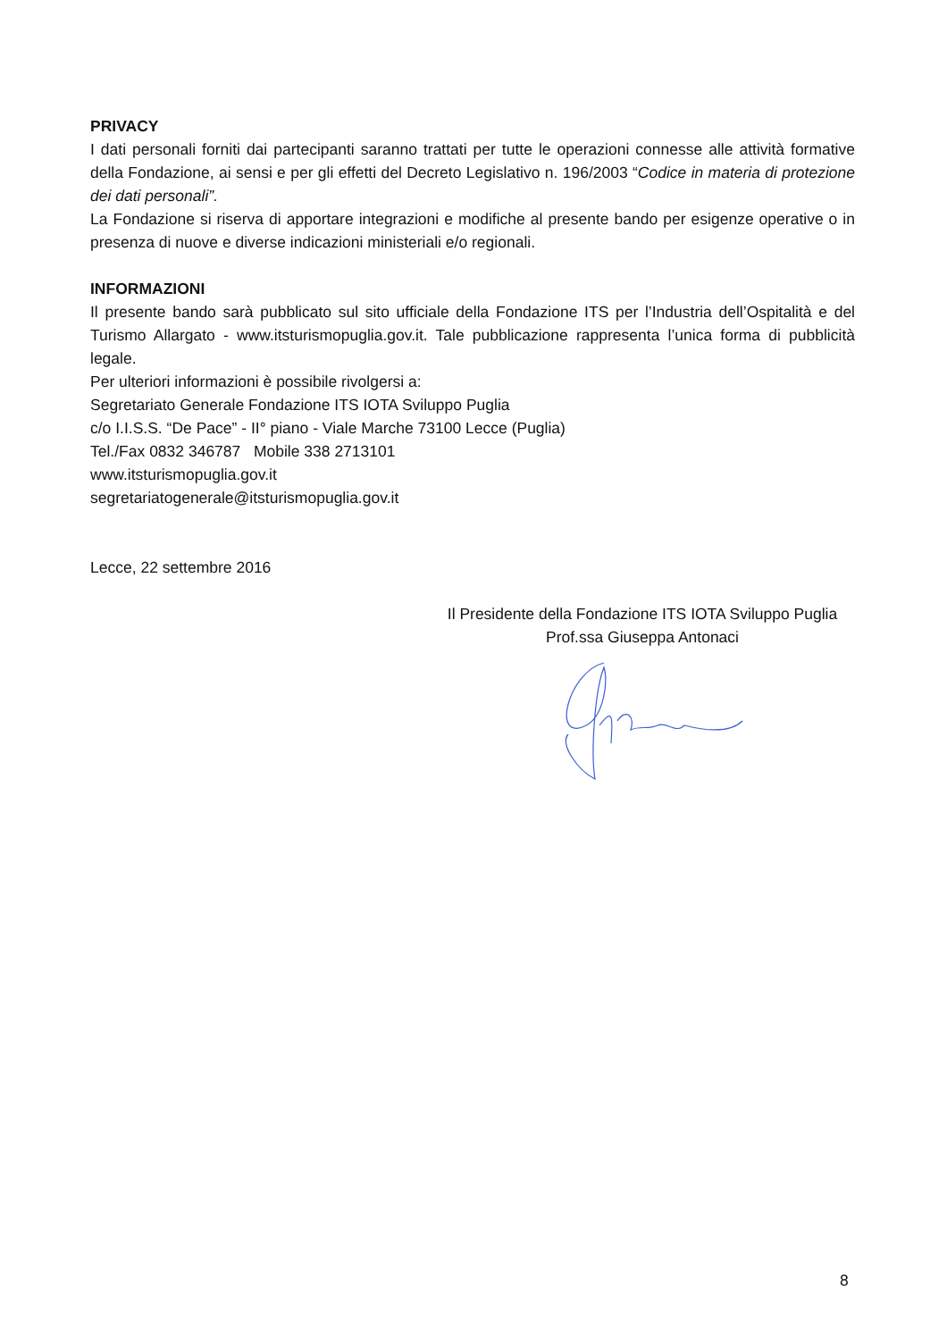PRIVACY
I dati personali forniti dai partecipanti saranno trattati per tutte le operazioni connesse alle attività formative della Fondazione, ai sensi e per gli effetti del Decreto Legislativo n. 196/2003 “Codice in materia di protezione dei dati personali”.
La Fondazione si riserva di apportare integrazioni e modifiche al presente bando per esigenze operative o in presenza di nuove e diverse indicazioni ministeriali e/o regionali.
INFORMAZIONI
Il presente bando sarà pubblicato sul sito ufficiale della Fondazione ITS per l’Industria dell’Ospitalità e del Turismo Allargato - www.itsturismopuglia.gov.it. Tale pubblicazione rappresenta l’unica forma di pubblicità legale.
Per ulteriori informazioni è possibile rivolgersi a:
Segretariato Generale Fondazione ITS IOTA Sviluppo Puglia
c/o I.I.S.S. “De Pace” - II° piano - Viale Marche 73100 Lecce (Puglia)
Tel./Fax 0832 346787 Mobile 338 2713101
www.itsturismopuglia.gov.it
segretariatogenerale@itsturismopuglia.gov.it
Lecce, 22 settembre 2016
Il Presidente della Fondazione ITS IOTA Sviluppo Puglia
Prof.ssa Giuseppa Antonaci
8